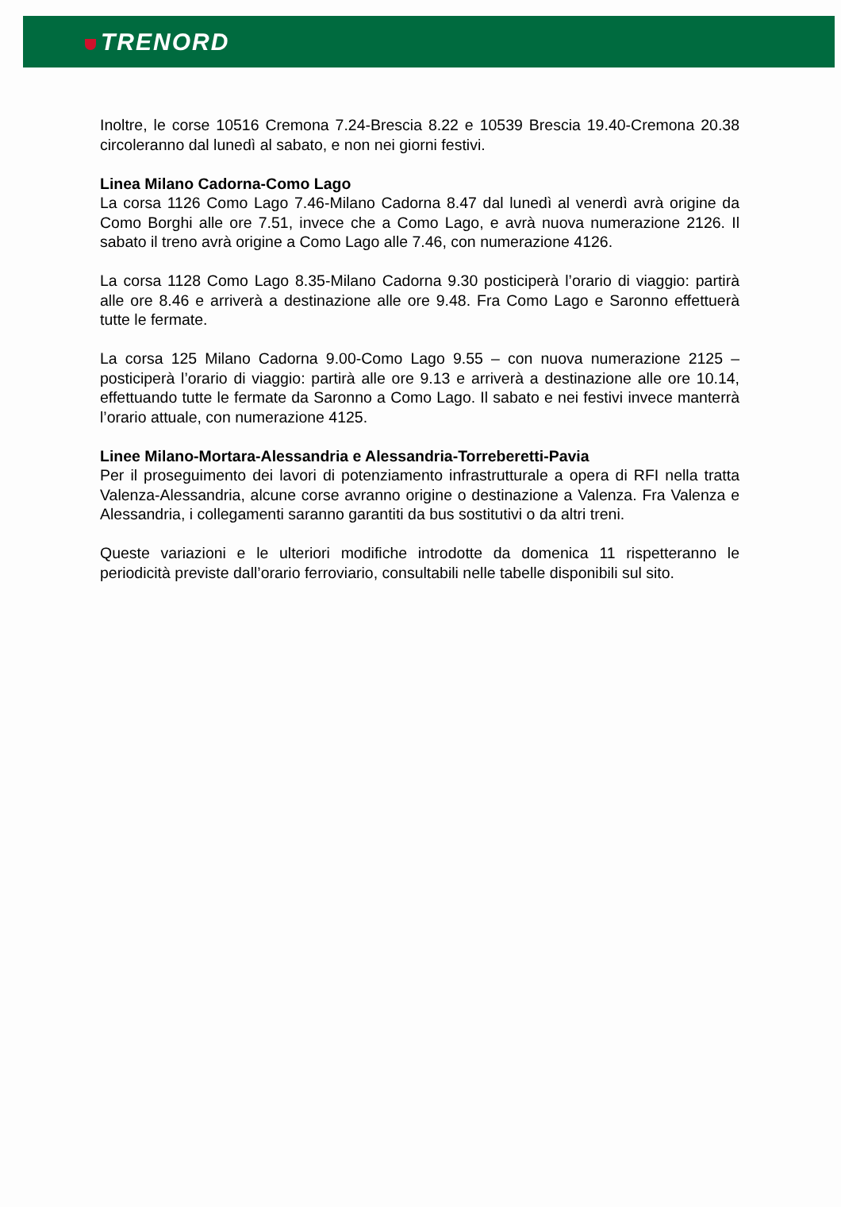TRENORD
Inoltre, le corse 10516 Cremona 7.24-Brescia 8.22 e 10539 Brescia 19.40-Cremona 20.38 circoleranno dal lunedì al sabato, e non nei giorni festivi.
Linea Milano Cadorna-Como Lago
La corsa 1126 Como Lago 7.46-Milano Cadorna 8.47 dal lunedì al venerdì avrà origine da Como Borghi alle ore 7.51, invece che a Como Lago, e avrà nuova numerazione 2126. Il sabato il treno avrà origine a Como Lago alle 7.46, con numerazione 4126.
La corsa 1128 Como Lago 8.35-Milano Cadorna 9.30 posticiperà l’orario di viaggio: partirà alle ore 8.46 e arriverà a destinazione alle ore 9.48. Fra Como Lago e Saronno effettuerà tutte le fermate.
La corsa 125 Milano Cadorna 9.00-Como Lago 9.55 – con nuova numerazione 2125 – posticiperà l’orario di viaggio: partirà alle ore 9.13 e arriverà a destinazione alle ore 10.14, effettuando tutte le fermate da Saronno a Como Lago. Il sabato e nei festivi invece manterrà l’orario attuale, con numerazione 4125.
Linee Milano-Mortara-Alessandria e Alessandria-Torreberetti-Pavia
Per il proseguimento dei lavori di potenziamento infrastrutturale a opera di RFI nella tratta Valenza-Alessandria, alcune corse avranno origine o destinazione a Valenza. Fra Valenza e Alessandria, i collegamenti saranno garantiti da bus sostitutivi o da altri treni.
Queste variazioni e le ulteriori modifiche introdotte da domenica 11 rispetteranno le periodicità previste dall’orario ferroviario, consultabili nelle tabelle disponibili sul sito.